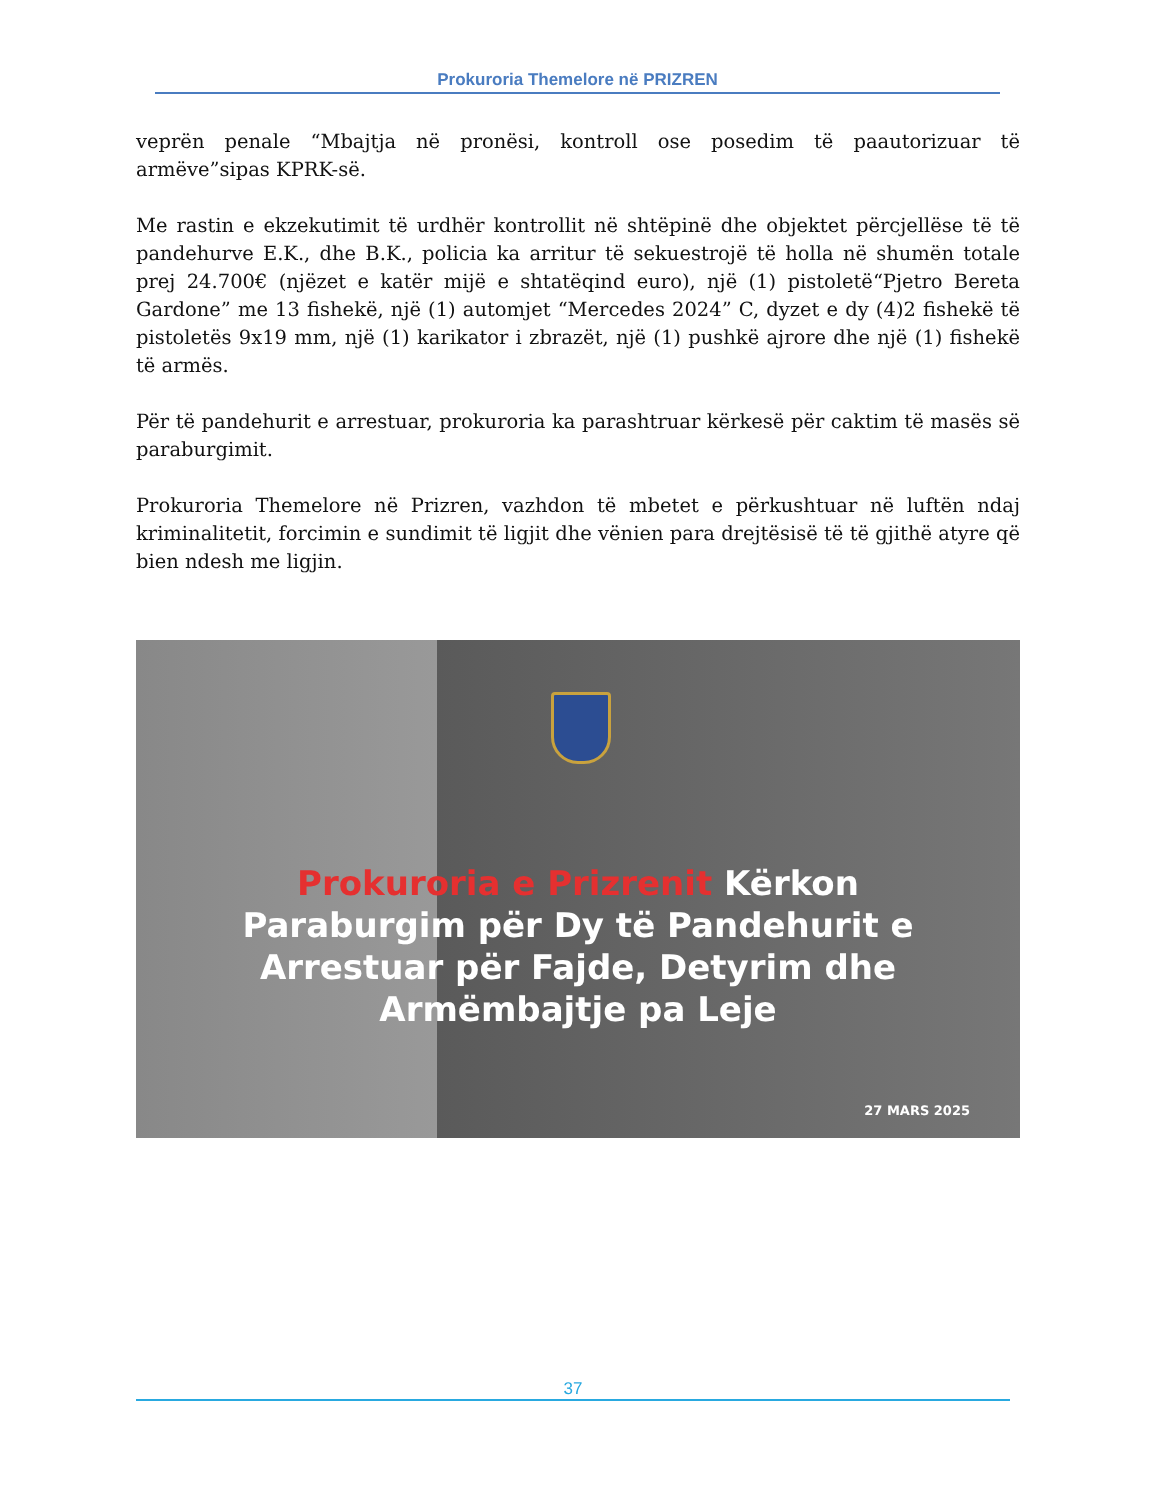Prokuroria Themelore në PRIZREN
veprën penale “Mbajtja në pronësi, kontroll ose posedim të paautorizuar të armëve”sipas KPRK-së.
Me rastin e ekzekutimit të urdhër kontrollit në shtëpinë dhe objektet përcjellëse të të pandehurve E.K., dhe B.K., policia ka arritur të sekuestrojë të holla në shumën totale prej 24.700€ (njëzet e katër mijë e shtatëqind euro), një (1) pistoletë“Pjetro Bereta Gardone” me 13 fishekë, një (1) automjet “Mercedes 2024” C, dyzet e dy (4)2 fishekë të pistoletës 9x19 mm, një (1) karikator i zbrazët, një (1) pushkë ajrore dhe një (1) fishekë të armës.
Për të pandehurit e arrestuar, prokuroria ka parashtruar kërkesë për caktim të masës së paraburgimit.
Prokuroria Themelore në Prizren, vazhdon të mbetet e përkushtuar në luftën ndaj kriminalitetit, forcimin e sundimit të ligjit dhe vënien para drejtësisë të të gjithë atyre që bien ndesh me ligjin.
Prokuroria e Prizrenit Kërkon Paraburgim për Dy të Pandehurit e Arrestuar për Fajde, Detyrim dhe Armëmbajtje pa Leje
27 MARS 2025
37